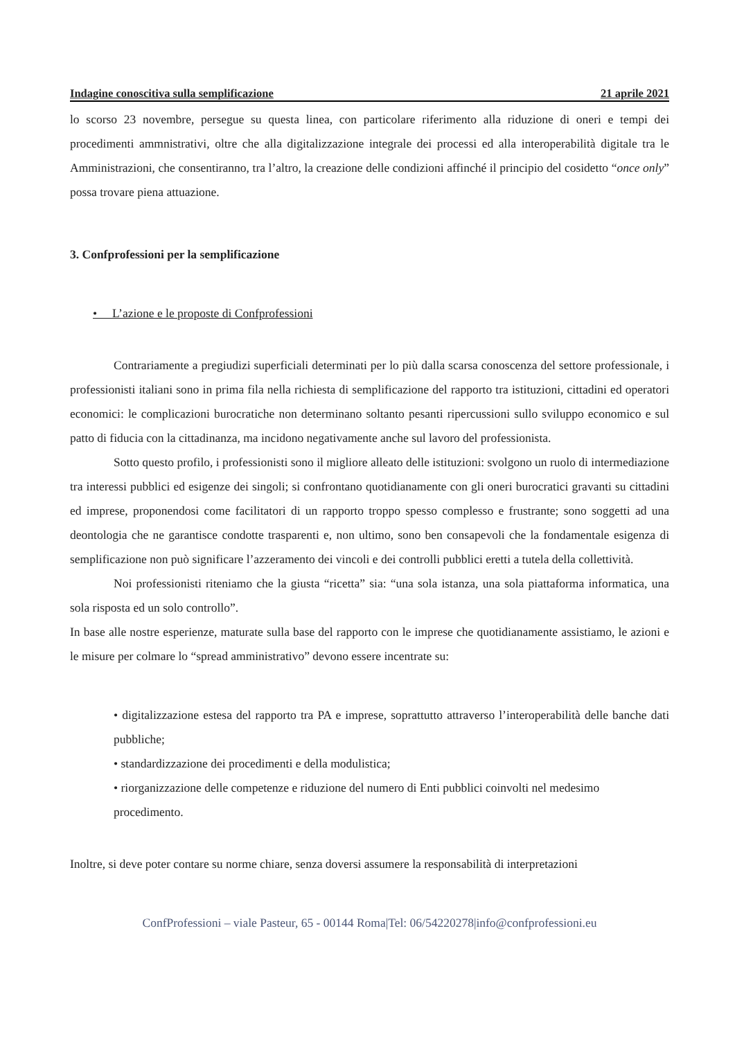Indagine conoscitiva sulla semplificazione 21 aprile 2021
lo scorso 23 novembre, persegue su questa linea, con particolare riferimento alla riduzione di oneri e tempi dei procedimenti ammnistrativi, oltre che alla digitalizzazione integrale dei processi ed alla interoperabilità digitale tra le Amministrazioni, che consentiranno, tra l’altro, la creazione delle condizioni affinché il principio del cosidetto “once only” possa trovare piena attuazione.
3. Confprofessioni per la semplificazione
• L’azione e le proposte di Confprofessioni
Contrariamente a pregiudizi superficiali determinati per lo più dalla scarsa conoscenza del settore professionale, i professionisti italiani sono in prima fila nella richiesta di semplificazione del rapporto tra istituzioni, cittadini ed operatori economici: le complicazioni burocratiche non determinano soltanto pesanti ripercussioni sullo sviluppo economico e sul patto di fiducia con la cittadinanza, ma incidono negativamente anche sul lavoro del professionista.
Sotto questo profilo, i professionisti sono il migliore alleato delle istituzioni: svolgono un ruolo di intermediazione tra interessi pubblici ed esigenze dei singoli; si confrontano quotidianamente con gli oneri burocratici gravanti su cittadini ed imprese, proponendosi come facilitatori di un rapporto troppo spesso complesso e frustrante; sono soggetti ad una deontologia che ne garantisce condotte trasparenti e, non ultimo, sono ben consapevoli che la fondamentale esigenza di semplificazione non può significare l’azzeramento dei vincoli e dei controlli pubblici eretti a tutela della collettività.
Noi professionisti riteniamo che la giusta “ricetta” sia: “una sola istanza, una sola piattaforma informatica, una sola risposta ed un solo controllo”.
In base alle nostre esperienze, maturate sulla base del rapporto con le imprese che quotidianamente assistiamo, le azioni e le misure per colmare lo “spread amministrativo” devono essere incentrate su:
• digitalizzazione estesa del rapporto tra PA e imprese, soprattutto attraverso l’interoperabilità delle banche dati pubbliche;
• standardizzazione dei procedimenti e della modulistica;
• riorganizzazione delle competenze e riduzione del numero di Enti pubblici coinvolti nel medesimo procedimento.
Inoltre, si deve poter contare su norme chiare, senza doversi assumere la responsabilità di interpretazioni
ConfProfessioni – viale Pasteur, 65 - 00144 Roma|Tel: 06/54220278|info@confprofessioni.eu